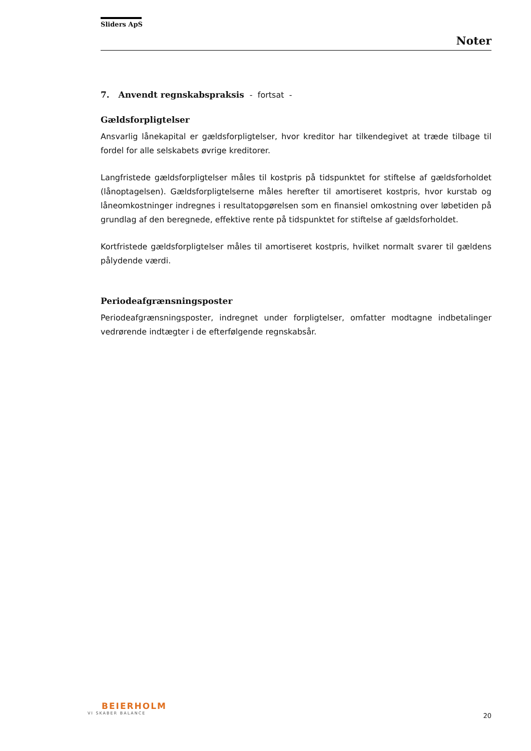Sliders ApS
Noter
7. Anvendt regnskabspraksis - fortsat -
Gældsforpligtelser
Ansvarlig lånekapital er gældsforpligtelser, hvor kreditor har tilkendegivet at træde tilbage til fordel for alle selskabets øvrige kreditorer.
Langfristede gældsforpligtelser måles til kostpris på tidspunktet for stiftelse af gældsforholdet (lånoptagelsen). Gældsforpligtelserne måles herefter til amortiseret kostpris, hvor kurstab og låneomkostninger indregnes i resultatopgørelsen som en finansiel omkostning over løbetiden på grundlag af den beregnede, effektive rente på tidspunktet for stiftelse af gældsforholdet.
Kortfristede gældsforpligtelser måles til amortiseret kostpris, hvilket normalt svarer til gældens pålydende værdi.
Periodeafgrænsningsposter
Periodeafgrænsningsposter, indregnet under forpligtelser, omfatter modtagne indbetalinger vedrørende indtægter i de efterfølgende regnskabsår.
BEIERHOLM
VI SKABER BALANCE
20